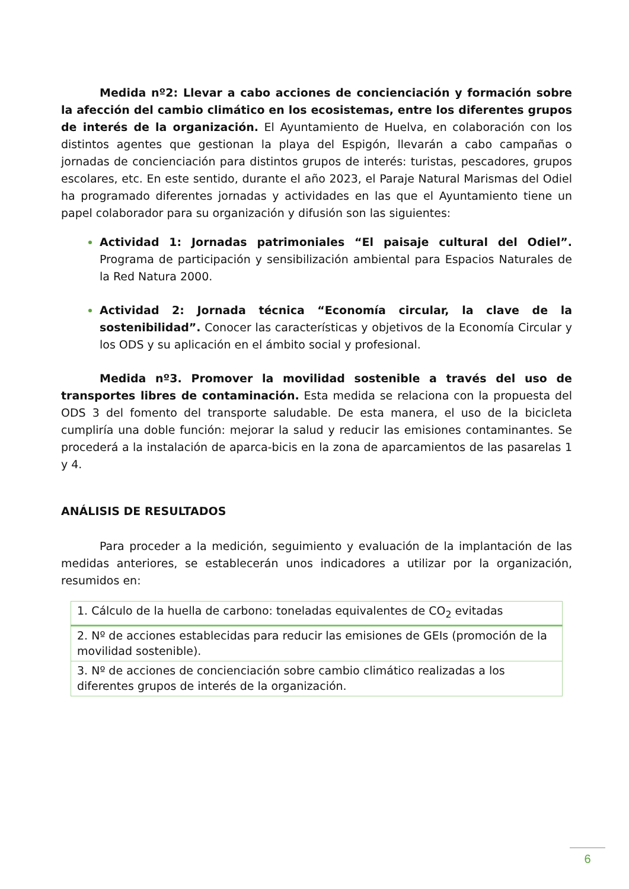Medida nº2: Llevar a cabo acciones de concienciación y formación sobre la afección del cambio climático en los ecosistemas, entre los diferentes grupos de interés de la organización. El Ayuntamiento de Huelva, en colaboración con los distintos agentes que gestionan la playa del Espigón, llevarán a cabo campañas o jornadas de concienciación para distintos grupos de interés: turistas, pescadores, grupos escolares, etc. En este sentido, durante el año 2023, el Paraje Natural Marismas del Odiel ha programado diferentes jornadas y actividades en las que el Ayuntamiento tiene un papel colaborador para su organización y difusión son las siguientes:
Actividad 1: Jornadas patrimoniales “El paisaje cultural del Odiel”. Programa de participación y sensibilización ambiental para Espacios Naturales de la Red Natura 2000.
Actividad 2: Jornada técnica “Economía circular, la clave de la sostenibilidad”. Conocer las características y objetivos de la Economía Circular y los ODS y su aplicación en el ámbito social y profesional.
Medida nº3. Promover la movilidad sostenible a través del uso de transportes libres de contaminación. Esta medida se relaciona con la propuesta del ODS 3 del fomento del transporte saludable. De esta manera, el uso de la bicicleta cumpliría una doble función: mejorar la salud y reducir las emisiones contaminantes. Se procederá a la instalación de aparca-bicis en la zona de aparcamientos de las pasarelas 1 y 4.
ANÁLISIS DE RESULTADOS
Para proceder a la medición, seguimiento y evaluación de la implantación de las medidas anteriores, se establecerán unos indicadores a utilizar por la organización, resumidos en:
| 1. Cálculo de la huella de carbono: toneladas equivalentes de CO<sub>2</sub> evitadas |
| 2. Nº de acciones establecidas para reducir las emisiones de GEIs (promoción de la movilidad sostenible). |
| 3. Nº de acciones de concienciación sobre cambio climático realizadas a los diferentes grupos de interés de la organización. |
6